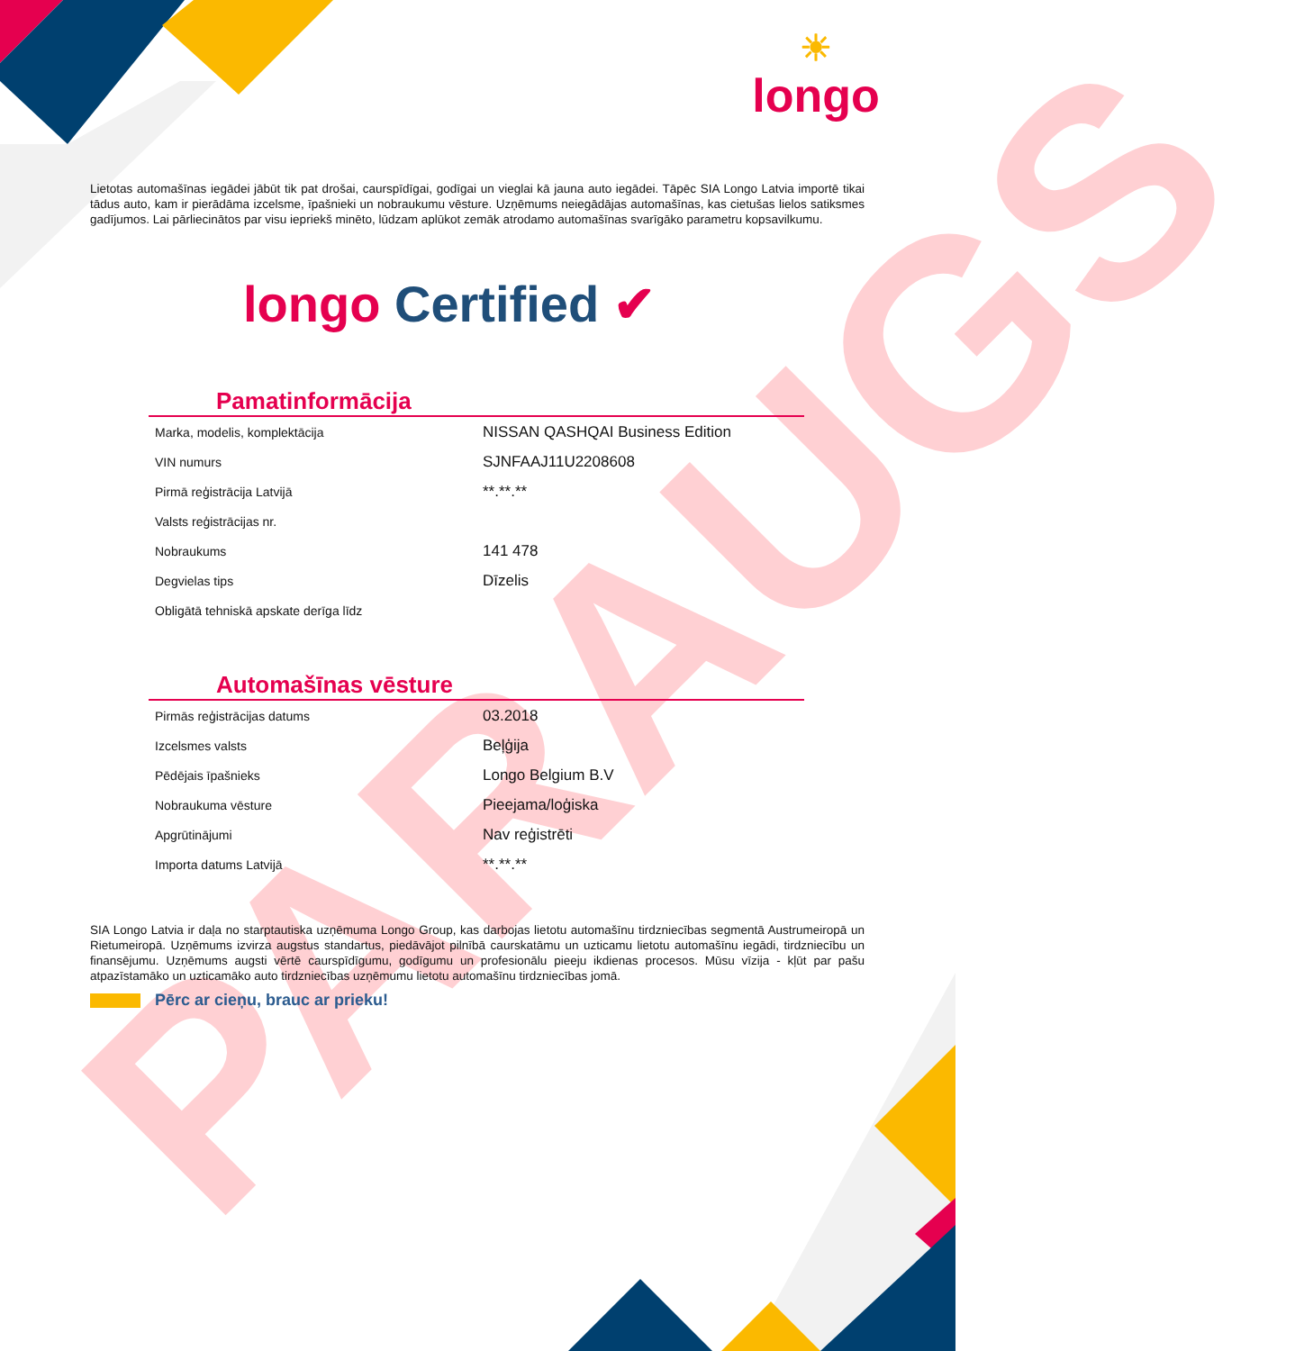☀
longo
PARAUGS
Lietotas automašīnas iegādei jābūt tik pat drošai, caurspīdīgai, godīgai un vieglai kā jauna auto iegādei. Tāpēc SIA Longo Latvia importē tikai tādus auto, kam ir pierādāma izcelsme, īpašnieki un nobraukumu vēsture. Uzņēmums neiegādājas automašīnas, kas cietušas lielos satiksmes gadījumos. Lai pārliecinātos par visu iepriekš minēto, lūdzam aplūkot zemāk atrodamo automašīnas svarīgāko parametru kopsavilkumu.
longo Certified ✔
Pamatinformācija
| Marka, modelis, komplektācija | NISSAN QASHQAI Business Edition |
| VIN numurs | SJNFAAJ11U2208608 |
| Pirmā reģistrācija Latvijā | **.**.** |
| Valsts reģistrācijas nr. | |
| Nobraukums | 141 478 |
| Degvielas tips | Dīzelis |
| Obligātā tehniskā apskate derīga līdz | |
Automašīnas vēsture
| Pirmās reģistrācijas datums | 03.2018 |
| Izcelsmes valsts | Beļģija |
| Pēdējais īpašnieks | Longo Belgium B.V |
| Nobraukuma vēsture | Pieejama/loģiska |
| Apgrūtinājumi | Nav reģistrēti |
| Importa datums Latvijā | **.**.** |
SIA Longo Latvia ir daļa no starptautiska uzņēmuma Longo Group, kas darbojas lietotu automašīnu tirdzniecības segmentā Austrumeiropā un Rietumeiropā. Uzņēmums izvirza augstus standartus, piedāvājot pilnībā caurskatāmu un uzticamu lietotu automašīnu iegādi, tirdzniecību un finansējumu. Uzņēmums augsti vērtē caurspīdīgumu, godīgumu un profesionālu pieeju ikdienas procesos. Mūsu vīzija - kļūt par pašu atpazīstamāko un uzticamāko auto tirdzniecības uzņēmumu lietotu automašīnu tirdzniecības jomā.
Pērc ar cieņu, brauc ar prieku!